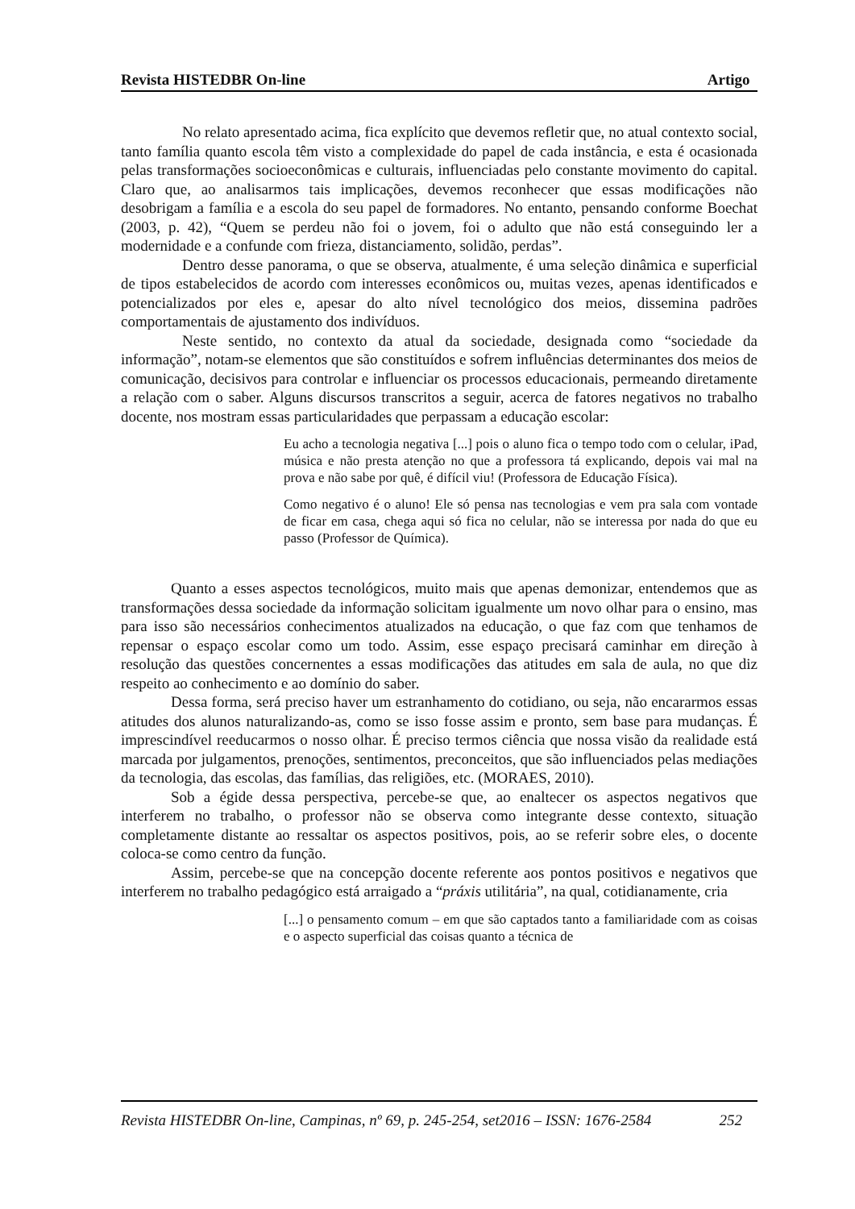Revista HISTEDBR On-line Artigo
No relato apresentado acima, fica explícito que devemos refletir que, no atual contexto social, tanto família quanto escola têm visto a complexidade do papel de cada instância, e esta é ocasionada pelas transformações socioeconômicas e culturais, influenciadas pelo constante movimento do capital. Claro que, ao analisarmos tais implicações, devemos reconhecer que essas modificações não desobrigam a família e a escola do seu papel de formadores. No entanto, pensando conforme Boechat (2003, p. 42), “Quem se perdeu não foi o jovem, foi o adulto que não está conseguindo ler a modernidade e a confunde com frieza, distanciamento, solidão, perdas”.
Dentro desse panorama, o que se observa, atualmente, é uma seleção dinâmica e superficial de tipos estabelecidos de acordo com interesses econômicos ou, muitas vezes, apenas identificados e potencializados por eles e, apesar do alto nível tecnológico dos meios, dissemina padrões comportamentais de ajustamento dos indivíduos.
Neste sentido, no contexto da atual da sociedade, designada como “sociedade da informação”, notam-se elementos que são constituídos e sofrem influências determinantes dos meios de comunicação, decisivos para controlar e influenciar os processos educacionais, permeando diretamente a relação com o saber. Alguns discursos transcritos a seguir, acerca de fatores negativos no trabalho docente, nos mostram essas particularidades que perpassam a educação escolar:
Eu acho a tecnologia negativa [...] pois o aluno fica o tempo todo com o celular, iPad, música e não presta atenção no que a professora tá explicando, depois vai mal na prova e não sabe por quê, é difícil viu! (Professora de Educação Física).
Como negativo é o aluno! Ele só pensa nas tecnologias e vem pra sala com vontade de ficar em casa, chega aqui só fica no celular, não se interessa por nada do que eu passo (Professor de Química).
Quanto a esses aspectos tecnológicos, muito mais que apenas demonizar, entendemos que as transformações dessa sociedade da informação solicitam igualmente um novo olhar para o ensino, mas para isso são necessários conhecimentos atualizados na educação, o que faz com que tenhamos de repensar o espaço escolar como um todo. Assim, esse espaço precisará caminhar em direção à resolução das questões concernentes a essas modificações das atitudes em sala de aula, no que diz respeito ao conhecimento e ao domínio do saber.
Dessa forma, será preciso haver um estranhamento do cotidiano, ou seja, não encararmos essas atitudes dos alunos naturalizando-as, como se isso fosse assim e pronto, sem base para mudanças. É imprescindível reeducarmos o nosso olhar. É preciso termos ciência que nossa visão da realidade está marcada por julgamentos, prenoções, sentimentos, preconceitos, que são influenciados pelas mediações da tecnologia, das escolas, das famílias, das religiões, etc. (MORAES, 2010).
Sob a égide dessa perspectiva, percebe-se que, ao enaltecer os aspectos negativos que interferem no trabalho, o professor não se observa como integrante desse contexto, situação completamente distante ao ressaltar os aspectos positivos, pois, ao se referir sobre eles, o docente coloca-se como centro da função.
Assim, percebe-se que na concepção docente referente aos pontos positivos e negativos que interferem no trabalho pedagógico está arraigado a “práxis utilitária”, na qual, cotidianamente, cria
[...] o pensamento comum – em que são captados tanto a familiaridade com as coisas e o aspecto superficial das coisas quanto a técnica de
Revista HISTEDBR On-line, Campinas, nº 69, p. 245-254, set2016 – ISSN: 1676-2584 252